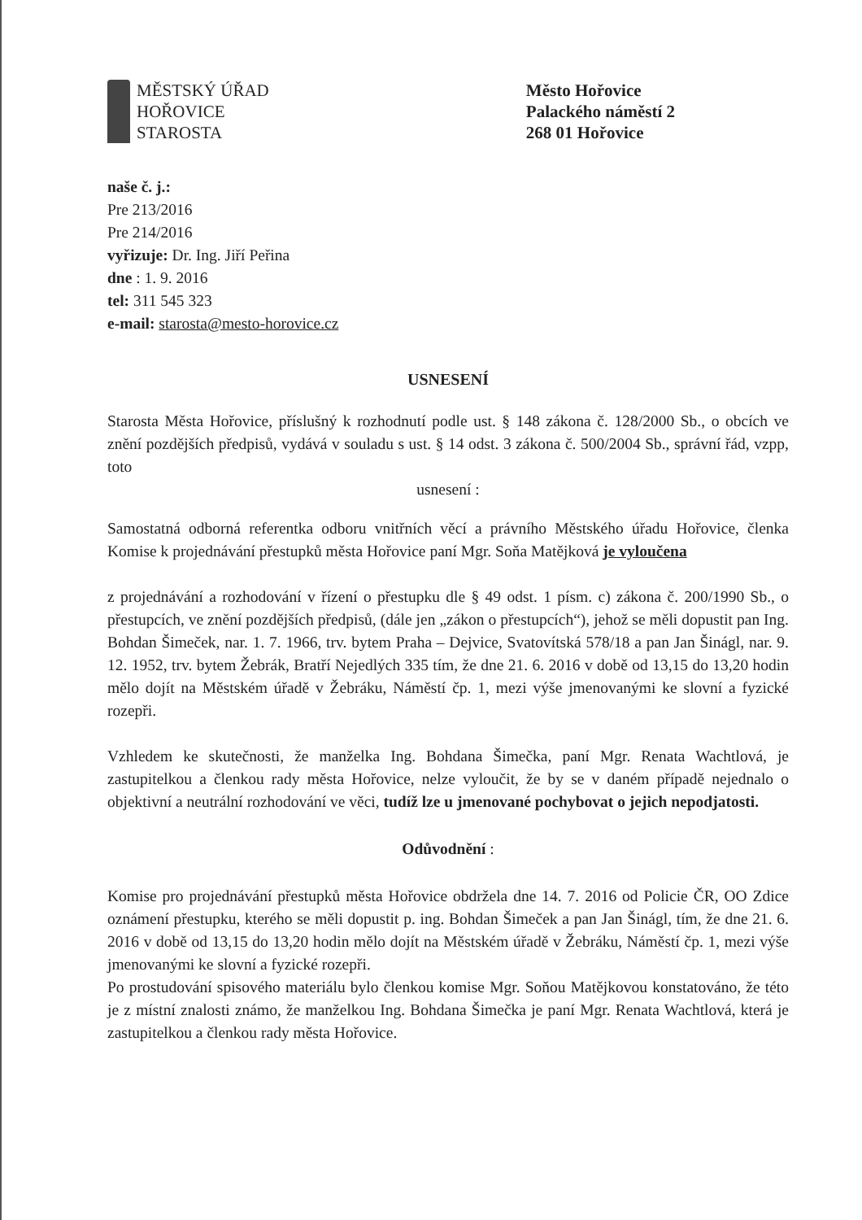MĚSTSKÝ ÚŘAD
HOŘOVICE
STAROSTA
Město Hořovice
Palackého náměstí 2
268 01 Hořovice
naše č. j.:
Pre 213/2016
Pre 214/2016
vyřizuje: Dr. Ing. Jiří Peřina
dne : 1. 9. 2016
tel: 311 545 323
e-mail: starosta@mesto-horovice.cz
USNESENÍ
Starosta Města Hořovice, příslušný k rozhodnutí podle ust. § 148 zákona č. 128/2000 Sb., o obcích ve znění pozdějších předpisů, vydává v souladu s ust. § 14 odst. 3 zákona č. 500/2004 Sb., správní řád, vzpp, toto
usnesení :
Samostatná odborná referentka odboru vnitřních věcí a právního Městského úřadu Hořovice, členka Komise k projednávání přestupků města Hořovice paní Mgr. Soňa Matějková je vyloučena
z projednávání a rozhodování v řízení o přestupku dle § 49 odst. 1 písm. c) zákona č. 200/1990 Sb., o přestupcích, ve znění pozdějších předpisů, (dále jen „zákon o přestupcích“), jehož se měli dopustit pan Ing. Bohdan Šimeček, nar. 1. 7. 1966, trv. bytem Praha – Dejvice, Svatovítská 578/18 a pan Jan Šinágl, nar. 9. 12. 1952, trv. bytem Žebrák, Bratří Nejedlých 335 tím, že dne 21. 6. 2016 v době od 13,15 do 13,20 hodin mělo dojít na Městském úřadě v Žebráku, Náměstí čp. 1, mezi výše jmenovanými ke slovní a fyzické rozepři.
Vzhledem ke skutečnosti, že manželka Ing. Bohdana Šimečka, paní Mgr. Renata Wachtlová, je zastupitelkou a členkou rady města Hořovice, nelze vyloučit, že by se v daném případě nejednalo o objektivní a neutrální rozhodování ve věci, tudíž lze u jmenované pochybovat o jejich nepodjatosti.
Odůvodnění :
Komise pro projednávání přestupků města Hořovice obdržela dne 14. 7. 2016 od Policie ČR, OO Zdice oznámení přestupku, kterého se měli dopustit p. ing. Bohdan Šimeček a pan Jan Šinágl, tím, že dne 21. 6. 2016 v době od 13,15 do 13,20 hodin mělo dojít na Městském úřadě v Žebráku, Náměstí čp. 1, mezi výše jmenovanými ke slovní a fyzické rozepři.
Po prostudování spisového materiálu bylo členkou komise Mgr. Soňou Matějkovou konstatováno, že této je z místní znalosti známo, že manželkou Ing. Bohdana Šimečka je paní Mgr. Renata Wachtlová, která je zastupitelkou a členkou rady města Hořovice.